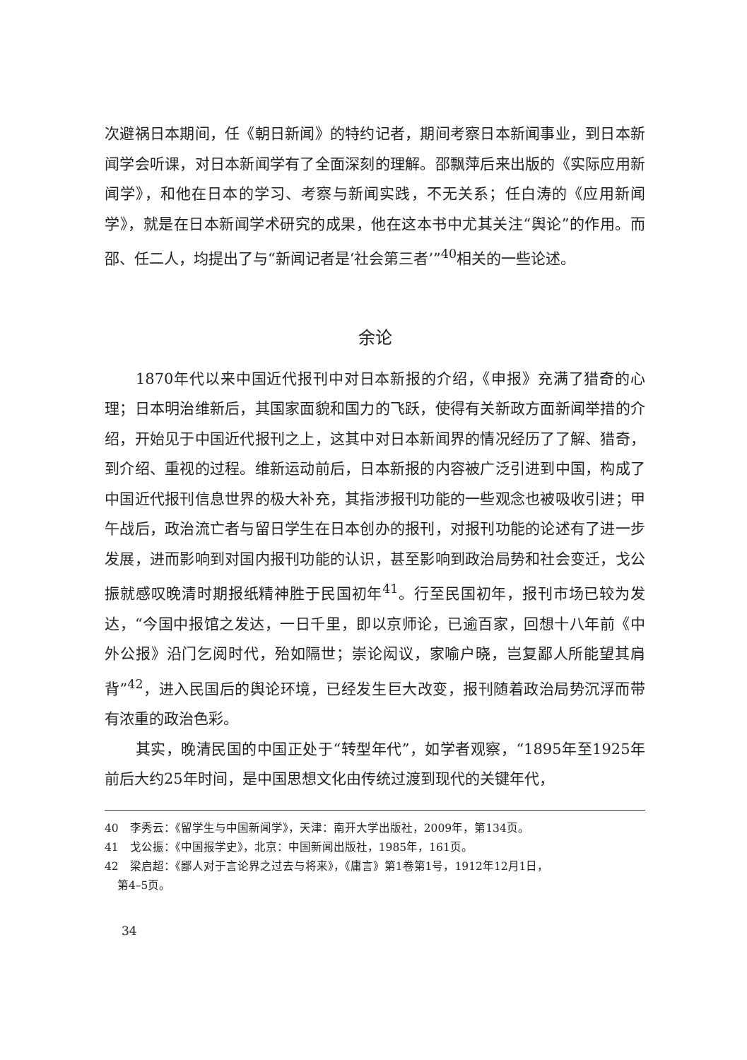次避祸日本期间，任《朝日新闻》的特约记者，期间考察日本新闻事业，到日本新闻学会听课，对日本新闻学有了全面深刻的理解。邵飘萍后来出版的《实际应用新闻学》，和他在日本的学习、考察与新闻实践，不无关系；任白涛的《应用新闻学》，就是在日本新闻学术研究的成果，他在这本书中尤其关注“舆论”的作用。而邵、任二人，均提出了与“新闻记者是‘社会第三者’”<sup>40</sup>相关的一些论述。
余论
1870年代以来中国近代报刊中对日本新报的介绍，《申报》充满了猎奇的心理；日本明治维新后，其国家面貌和国力的飞跃，使得有关新政方面新闻举措的介绍，开始见于中国近代报刊之上，这其中对日本新闻界的情况经历了了解、猎奇，到介绍、重视的过程。维新运动前后，日本新报的内容被广泛引进到中国，构成了中国近代报刊信息世界的极大补充，其指涉报刊功能的一些观念也被吸收引进；甲午战后，政治流亡者与留日学生在日本创办的报刊，对报刊功能的论述有了进一步发展，进而影响到对国内报刊功能的认识，甚至影响到政治局势和社会变迁，戈公振就感叹晚清时期报纸精神胜于民国初年<sup>41</sup>。行至民国初年，报刊市场已较为发达，“今国中报馆之发达，一日千里，即以京师论，已逾百家，回想十八年前《中外公报》沿门乞阅时代，殆如隔世；崇论闳议，家喻户晓，岂复鄙人所能望其肩背”<sup>42</sup>，进入民国后的舆论环境，已经发生巨大改变，报刊随着政治局势沉浮而带有浓重的政治色彩。
其实，晚清民国的中国正处于“转型年代”，如学者观察，“1895年至1925年前后大约25年时间，是中国思想文化由传统过渡到现代的关键年代，
40　李秀云：《留学生与中国新闻学》，天津：南开大学出版社，2009年，第134页。
41　戈公振：《中国报学史》，北京：中国新闻出版社，1985年，161页。
42　梁启超：《鄙人对于言论界之过去与将来》，《庸言》第1卷第1号，1912年12月1日，
第4–5页。
34